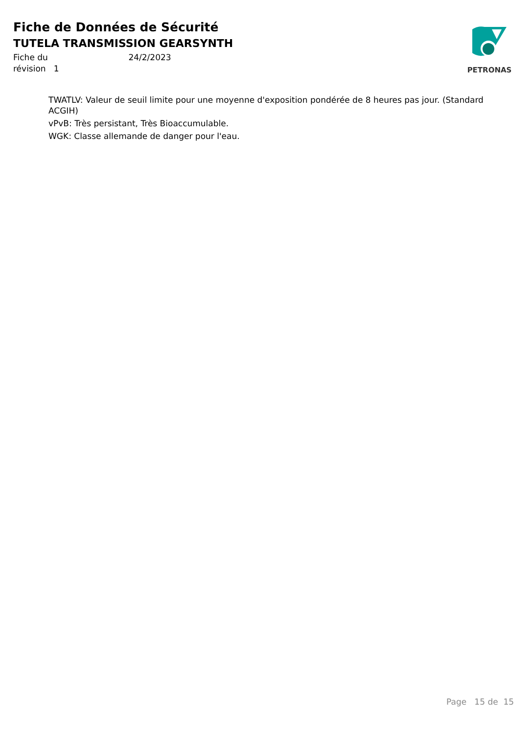Fiche de Données de Sécurité
TUTELA TRANSMISSION GEARSYNTH
Fiche du 24/2/2023
révision 1
PETRONAS
TWATLV: Valeur de seuil limite pour une moyenne d'exposition pondérée de 8 heures pas jour. (Standard ACGIH)
vPvB: Très persistant, Très Bioaccumulable.
WGK: Classe allemande de danger pour l'eau.
Page 15 de 15